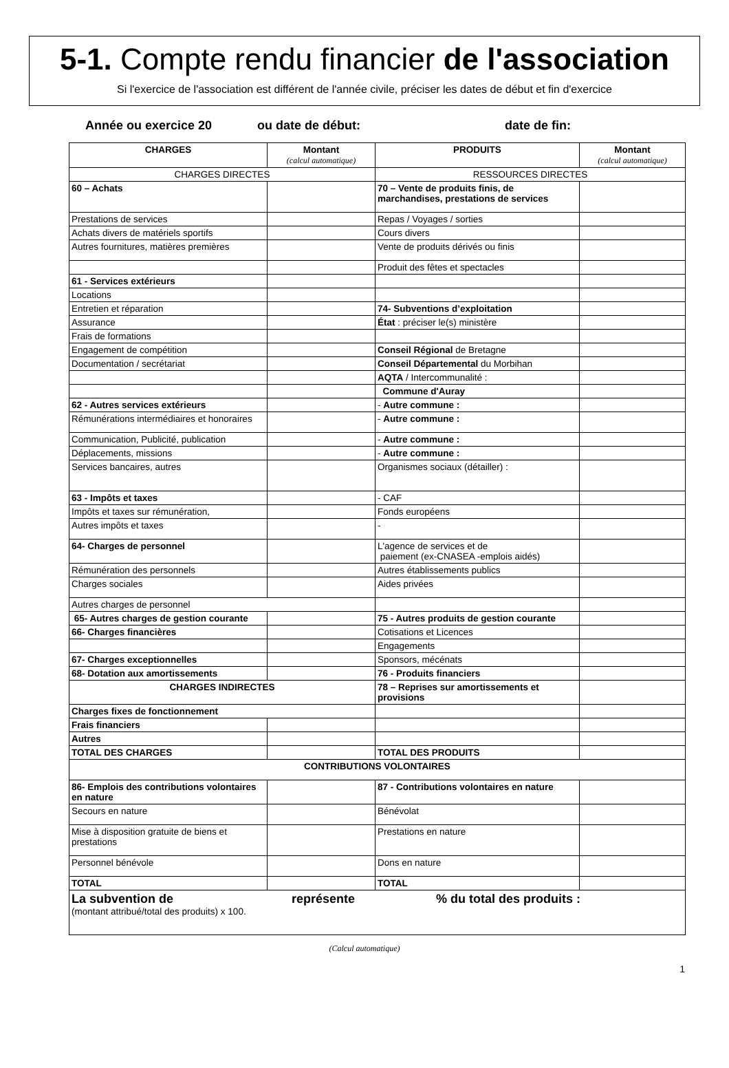5-1. Compte rendu financier de l'association
Si l'exercice de l'association est différent de l'année civile, préciser les dates de début et fin d'exercice
Année ou exercice 20 ou date de début: date de fin:
| CHARGES | Montant (calcul automatique) | PRODUITS | Montant (calcul automatique) |
| --- | --- | --- | --- |
| CHARGES DIRECTES | | RESSOURCES DIRECTES | |
| 60 – Achats | | 70 – Vente de produits finis, de marchandises, prestations de services | |
| Prestations de services | | Repas / Voyages / sorties | |
| Achats divers de matériels sportifs | | Cours divers | |
| Autres fournitures, matières premières | | Vente de produits dérivés ou finis | |
| | | Produit des fêtes et spectacles | |
| 61 - Services extérieurs | | | |
| Locations | | | |
| Entretien et réparation | | 74- Subventions d’exploitation | |
| Assurance | | État : préciser le(s) ministère | |
| Frais de formations | | | |
| Engagement de compétition | | Conseil Régional de Bretagne | |
| Documentation / secrétariat | | Conseil Départemental du Morbihan | |
| | | AQTA / Intercommunalité : | |
| | | Commune d'Auray | |
| 62 - Autres services extérieurs | | - Autre commune : | |
| Rémunérations intermédiaires et honoraires | | - Autre commune : | |
| Communication, Publicité, publication | | - Autre commune : | |
| Déplacements, missions | | - Autre commune : | |
| Services bancaires, autres | | Organismes sociaux (détailler) : | |
| 63 - Impôts et taxes | | - CAF | |
| Impôts et taxes sur rémunération, | | Fonds européens | |
| Autres impôts et taxes | | - | |
| 64- Charges de personnel | | L'agence de services et de paiement (ex-CNASEA -emplois aidés) | |
| Rémunération des personnels | | Autres établissements publics | |
| Charges sociales | | Aides privées | |
| Autres charges de personnel | | | |
| 65- Autres charges de gestion courante | | 75 - Autres produits de gestion courante | |
| 66- Charges financières | | Cotisations et Licences | |
| | | Engagements | |
| 67- Charges exceptionnelles | | Sponsors, mécénats | |
| 68- Dotation aux amortissements | | 76 - Produits financiers | |
| CHARGES INDIRECTES | | 78 – Reprises sur amortissements et provisions | |
| Charges fixes de fonctionnement | | | |
| Frais financiers | | | |
| Autres | | | |
| TOTAL DES CHARGES | | TOTAL DES PRODUITS | |
| CONTRIBUTIONS VOLONTAIRES | | | |
| 86- Emplois des contributions volontaires en nature | | 87 - Contributions volontaires en nature | |
| Secours en nature | | Bénévolat | |
| Mise à disposition gratuite de biens et prestations | | Prestations en nature | |
| Personnel bénévole | | Dons en nature | |
| TOTAL | | TOTAL | |
| La subvention de représente % du total des produits : (montant attribué/total des produits) x 100. | | | |
(Calcul automatique)
1